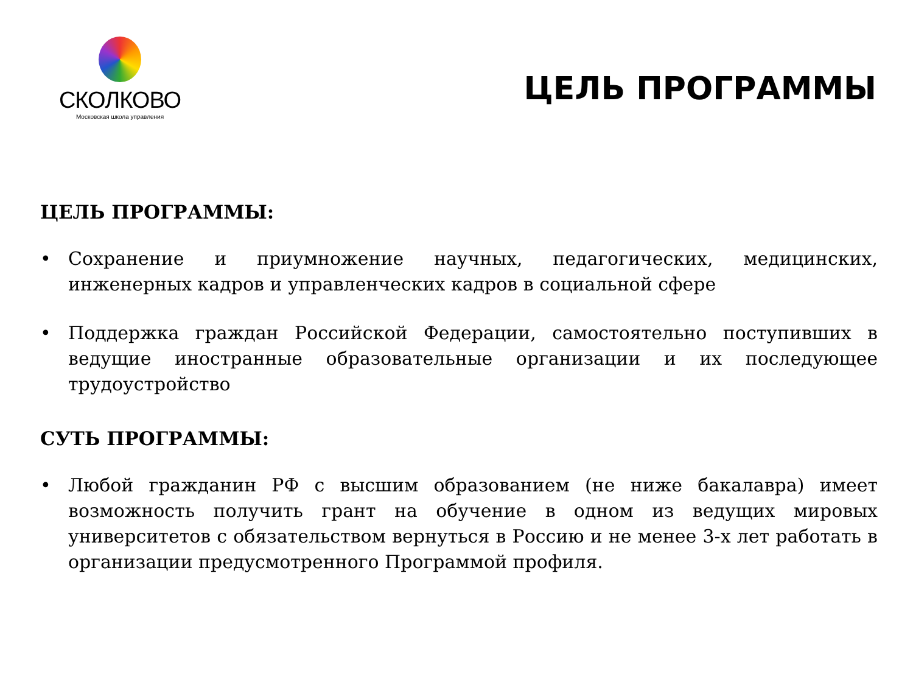СКОЛКОВО
Московская школа управления
ЦЕЛЬ ПРОГРАММЫ
ЦЕЛЬ ПРОГРАММЫ:
• Сохранение и приумножение научных, педагогических, медицинских, инженерных кадров и управленческих кадров в социальной сфере
• Поддержка граждан Российской Федерации, самостоятельно поступивших в ведущие иностранные образовательные организации и их последующее трудоустройство
СУТЬ ПРОГРАММЫ:
• Любой гражданин РФ с высшим образованием (не ниже бакалавра) имеет возможность получить грант на обучение в одном из ведущих мировых университетов с обязательством вернуться в Россию и не менее 3-х лет работать в организации предусмотренного Программой профиля.